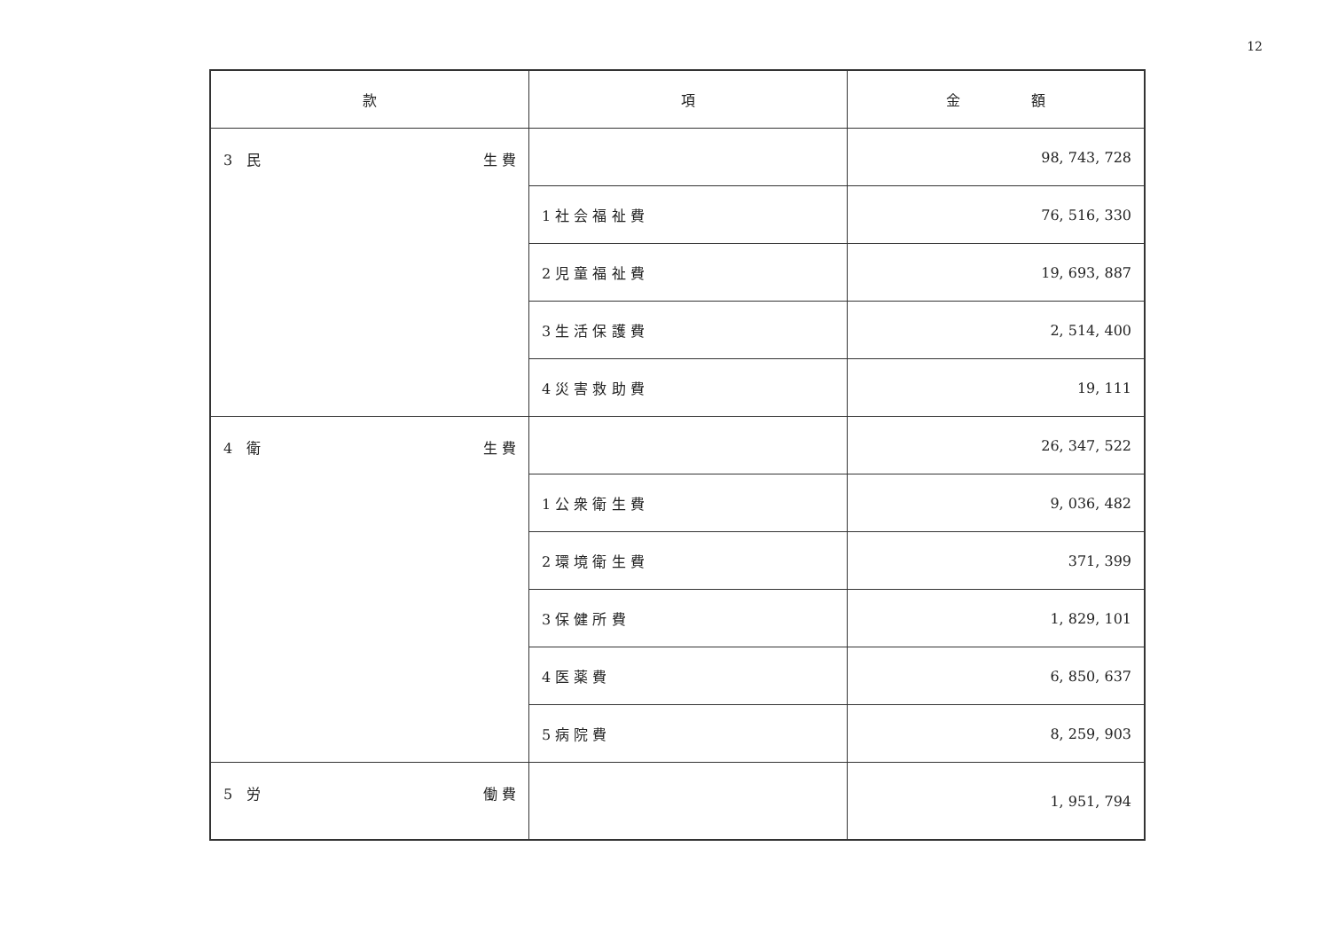12
| 款 | 項 | 金 額 |
| --- | --- | --- |
| 3 民 生 費 | | 98, 743, 728 |
| | 1 社 会 福 祉 費 | 76, 516, 330 |
| | 2 児 童 福 祉 費 | 19, 693, 887 |
| | 3 生 活 保 護 費 | 2, 514, 400 |
| | 4 災 害 救 助 費 | 19, 111 |
| 4 衛 生 費 | | 26, 347, 522 |
| | 1 公 衆 衛 生 費 | 9, 036, 482 |
| | 2 環 境 衛 生 費 | 371, 399 |
| | 3 保 健 所 費 | 1, 829, 101 |
| | 4 医 薬 費 | 6, 850, 637 |
| | 5 病 院 費 | 8, 259, 903 |
| 5 労 働 費 | | 1, 951, 794 |